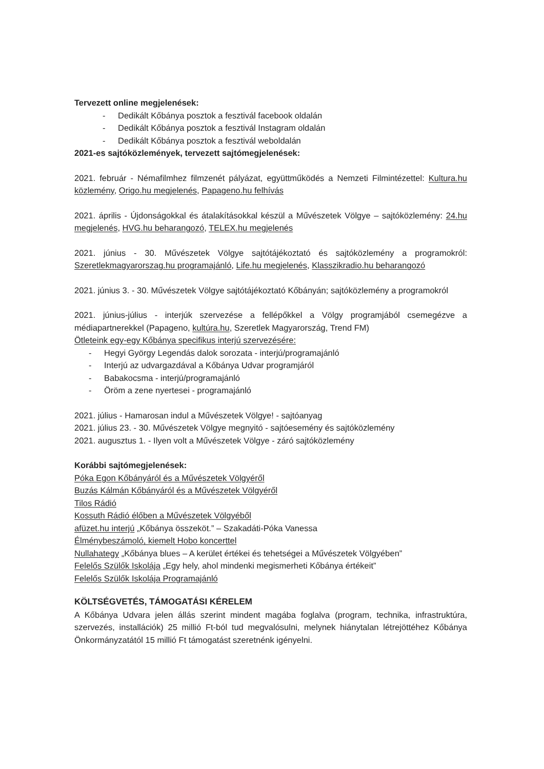Tervezett online megjelenések:
- Dedikált Kőbánya posztok a fesztivál facebook oldalán
- Dedikált Kőbánya posztok a fesztivál Instagram oldalán
- Dedikált Kőbánya posztok a fesztivál weboldalán
2021-es sajtóközlemények, tervezett sajtómegjelenések:
2021. február - Némafilmhez filmzenét pályázat, együttműködés a Nemzeti Filmintézettel: Kultura.hu közlemény, Origo.hu megjelenés, Papageno.hu felhívás
2021. április - Újdonságokkal és átalakításokkal készül a Művészetek Völgye – sajtóközlemény: 24.hu megjelenés, HVG.hu beharangozó, TELEX.hu megjelenés
2021. június - 30. Művészetek Völgye sajtótájékoztató és sajtóközlemény a programokról: Szeretlekmagyarorszag.hu programajánló, Life.hu megjelenés, Klasszikradio.hu beharangozó
2021. június 3. - 30. Művészetek Völgye sajtótájékoztató Kőbányán; sajtóközlemény a programokról
2021. június-július - interjúk szervezése a fellépőkkel a Völgy programjából csemegézve a médiapartnerekkel (Papageno, kultúra.hu, Szeretlek Magyarország, Trend FM)
Ötleteink egy-egy Kőbánya specifikus interjú szervezésére:
- Hegyi György Legendás dalok sorozata - interjú/programajánló
- Interjú az udvargazdával a Kőbánya Udvar programjáról
- Babakocsma - interjú/programajánló
- Öröm a zene nyertesei - programajánló
2021. július - Hamarosan indul a Művészetek Völgye! - sajtóanyag
2021. július 23. - 30. Művészetek Völgye megnyitó - sajtóesemény és sajtóközlemény
2021. augusztus 1. - Ilyen volt a Művészetek Völgye - záró sajtóközlemény
Korábbi sajtómegjelenések:
Póka Egon Kőbányáról és a Művészetek Völgyéről
Buzás Kálmán Kőbányáról és a Művészetek Völgyéről
Tilos Rádió
Kossuth Rádió élőben a Művészetek Völgyéből
afüzet.hu interjú „Kőbánya összeköt.” – Szakadáti-Póka Vanessa
Élménybeszámoló, kiemelt Hobo koncerttel
Nullahategy „Kőbánya blues – A kerület értékei és tehetségei a Művészetek Völgyében”
Felelős Szülők Iskolája „Egy hely, ahol mindenki megismerheti Kőbánya értékeit”
Felelős Szülők Iskolája Programajánló
KÖLTSÉGVETÉS, TÁMOGATÁSI KÉRELEM
A Kőbánya Udvara jelen állás szerint mindent magába foglalva (program, technika, infrastruktúra, szervezés, installációk) 25 millió Ft-ból tud megvalósulni, melynek hiánytalan létrejöttéhez Kőbánya Önkormányzatától 15 millió Ft támogatást szeretnénk igényelni.